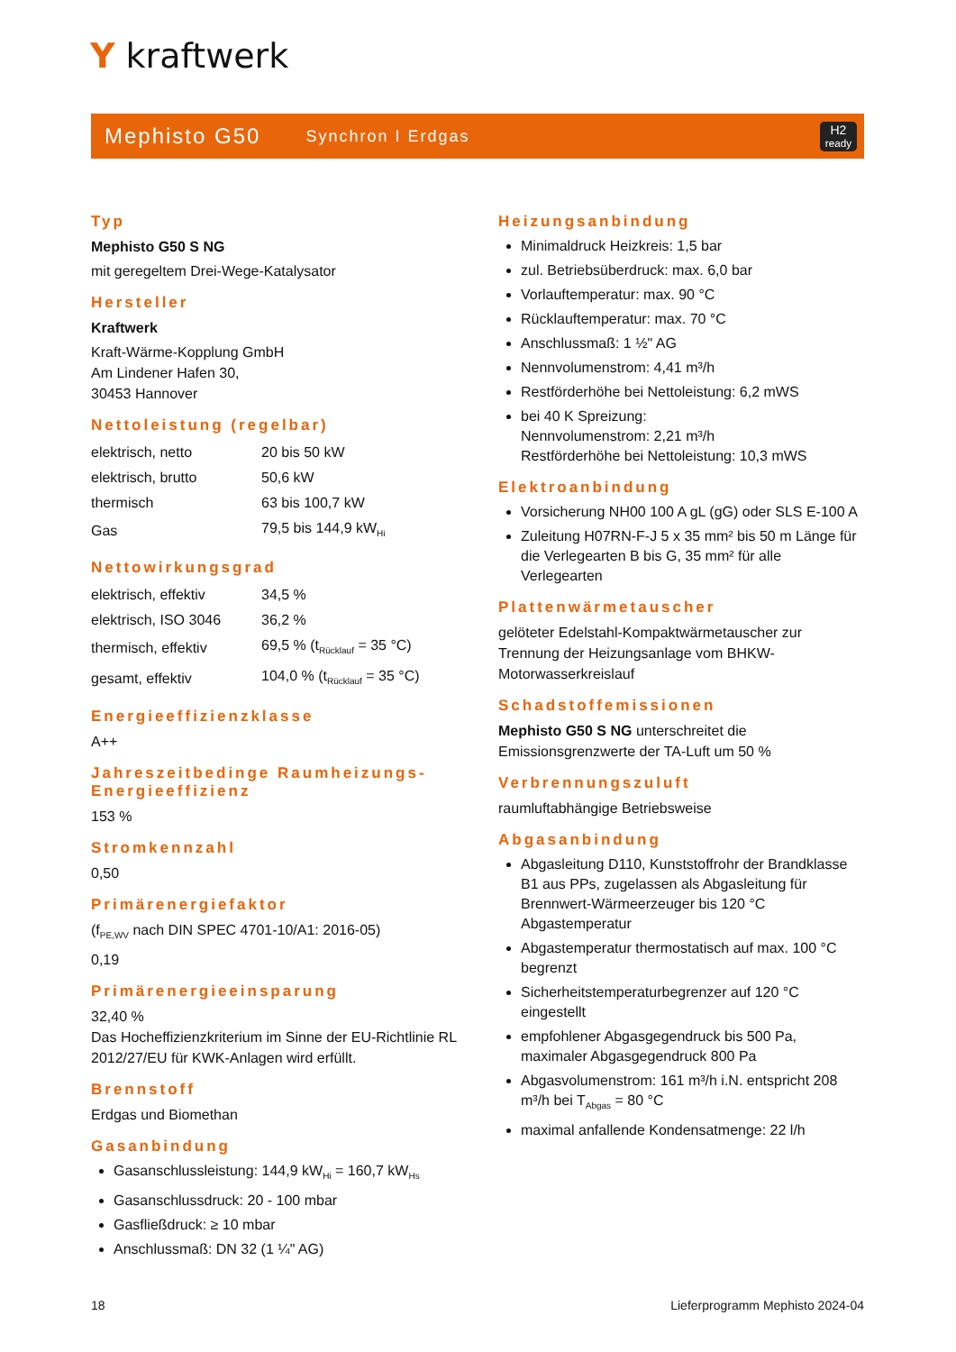Y kraftwerk
Mephisto G50 Synchron I Erdgas H2
ready
Typ
Mephisto G50 S NG
mit geregeltem Drei-Wege-Katalysator
Hersteller
Kraftwerk
Kraft-Wärme-Kopplung GmbH
Am Lindener Hafen 30,
30453 Hannover
Nettoleistung (regelbar)
| elektrisch, netto | 20 bis 50 kW |
| elektrisch, brutto | 50,6 kW |
| thermisch | 63 bis 100,7 kW |
| Gas | 79,5 bis 144,9 kW<sub>Hi</sub> |
Nettowirkungsgrad
| elektrisch, effektiv | 34,5 % |
| elektrisch, ISO 3046 | 36,2 % |
| thermisch, effektiv | 69,5 % (t<sub>Rücklauf</sub> = 35 °C) |
| gesamt, effektiv | 104,0 % (t<sub>Rücklauf</sub> = 35 °C) |
Energieeffizienzklasse
A++
Jahreszeitbedinge Raumheizungs-Energieeffizienz
153 %
Stromkennzahl
0,50
Primärenergiefaktor
(f<sub>PE,WV</sub> nach DIN SPEC 4701-10/A1: 2016-05)
0,19
Primärenergieeinsparung
32,40 %
Das Hocheffizienzkriterium im Sinne der EU-Richtlinie RL 2012/27/EU für KWK-Anlagen wird erfüllt.
Brennstoff
Erdgas und Biomethan
Gasanbindung
Gasanschlussleistung: 144,9 kW<sub>Hi</sub> = 160,7 kW<sub>Hs</sub>
Gasanschlussdruck: 20 - 100 mbar
Gasfließdruck: ≥ 10 mbar
Anschlussmaß: DN 32 (1 ¼" AG)
Heizungsanbindung
Minimaldruck Heizkreis: 1,5 bar
zul. Betriebsüberdruck: max. 6,0 bar
Vorlauftemperatur: max. 90 °C
Rücklauftemperatur: max. 70 °C
Anschlussmaß: 1 ½" AG
Nennvolumenstrom: 4,41 m³/h
Restförderhöhe bei Nettoleistung: 6,2 mWS
bei 40 K Spreizung:
Nennvolumenstrom: 2,21 m³/h
Restförderhöhe bei Nettoleistung: 10,3 mWS
Elektroanbindung
Vorsicherung NH00 100 A gL (gG) oder SLS E-100 A
Zuleitung H07RN-F-J 5 x 35 mm² bis 50 m Länge für die Verlegearten B bis G, 35 mm² für alle Verlegearten
Plattenwärmetauscher
gelöteter Edelstahl-Kompaktwärmetauscher zur Trennung der Heizungsanlage vom BHKW-Motorwasserkreislauf
Schadstoffemissionen
Mephisto G50 S NG unterschreitet die Emissionsgrenzwerte der TA-Luft um 50 %
Verbrennungszuluft
raumluftabhängige Betriebsweise
Abgasanbindung
Abgasleitung D110, Kunststoffrohr der Brandklasse B1 aus PPs, zugelassen als Abgasleitung für Brennwert-Wärmeerzeuger bis 120 °C Abgastemperatur
Abgastemperatur thermostatisch auf max. 100 °C begrenzt
Sicherheitstemperaturbegrenzer auf 120 °C eingestellt
empfohlener Abgasgegendruck bis 500 Pa, maximaler Abgasgegendruck 800 Pa
Abgasvolumenstrom: 161 m³/h i.N. entspricht 208 m³/h bei T<sub>Abgas</sub> = 80 °C
maximal anfallende Kondensatmenge: 22 l/h
18 Lieferprogramm Mephisto 2024-04